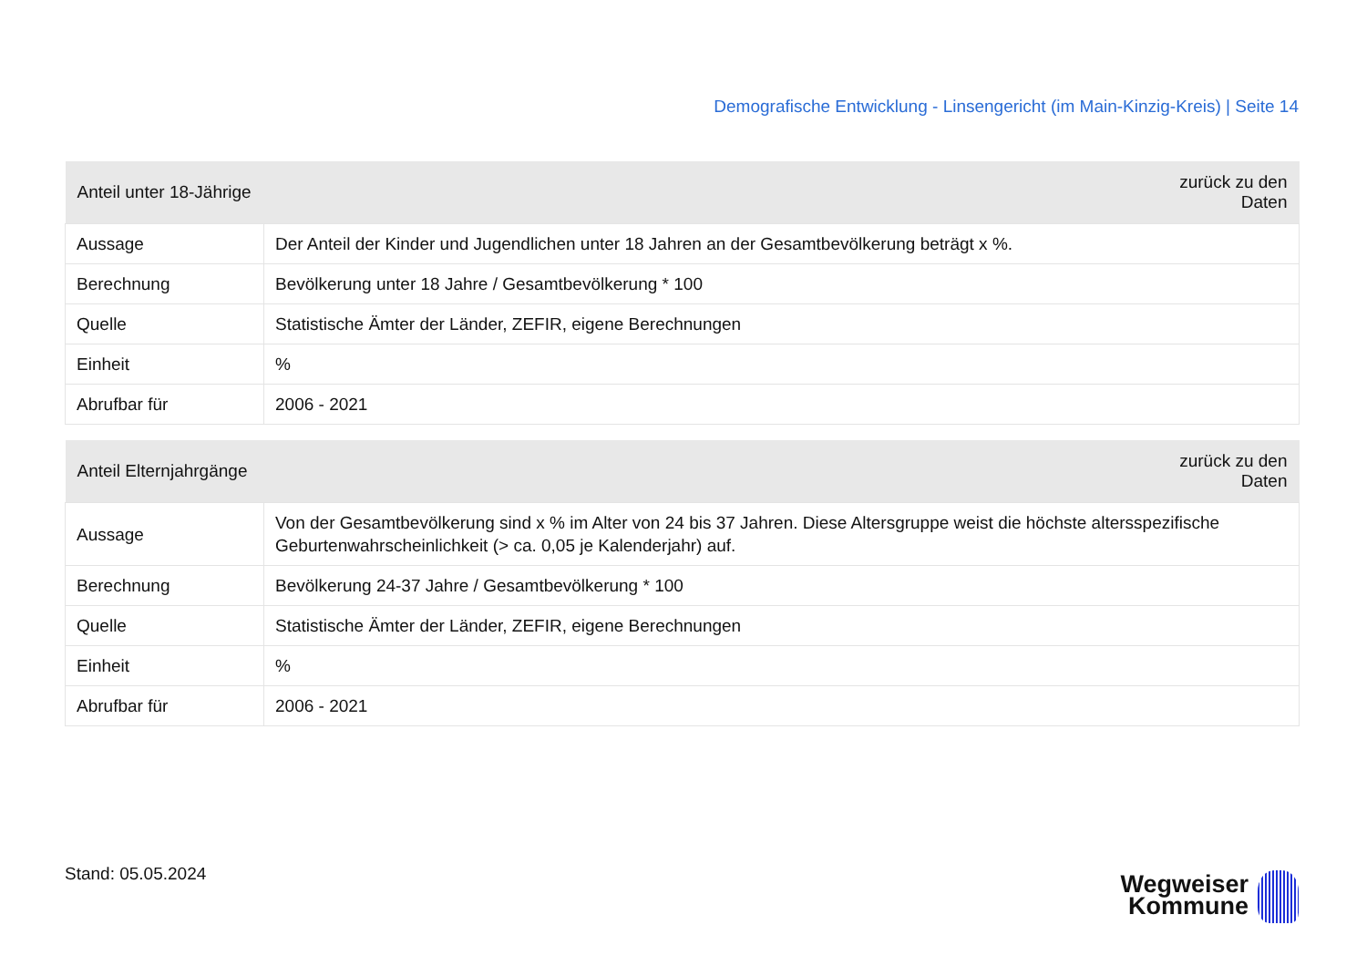Demografische Entwicklung - Linsengericht (im Main-Kinzig-Kreis) | Seite 14
| Anteil unter 18-Jährige | zurück zu den Daten |
| --- | --- |
| Aussage | Der Anteil der Kinder und Jugendlichen unter 18 Jahren an der Gesamtbevölkerung beträgt x %. |
| Berechnung | Bevölkerung unter 18 Jahre / Gesamtbevölkerung * 100 |
| Quelle | Statistische Ämter der Länder, ZEFIR, eigene Berechnungen |
| Einheit | % |
| Abrufbar für | 2006 - 2021 |
| Anteil Elternjahrgänge | zurück zu den Daten |
| --- | --- |
| Aussage | Von der Gesamtbevölkerung sind x % im Alter von 24 bis 37 Jahren. Diese Altersgruppe weist die höchste altersspezifische Geburtenwahrscheinlichkeit (> ca. 0,05 je Kalenderjahr) auf. |
| Berechnung | Bevölkerung 24-37 Jahre / Gesamtbevölkerung * 100 |
| Quelle | Statistische Ämter der Länder, ZEFIR, eigene Berechnungen |
| Einheit | % |
| Abrufbar für | 2006 - 2021 |
Stand: 05.05.2024
Wegweiser
Kommune